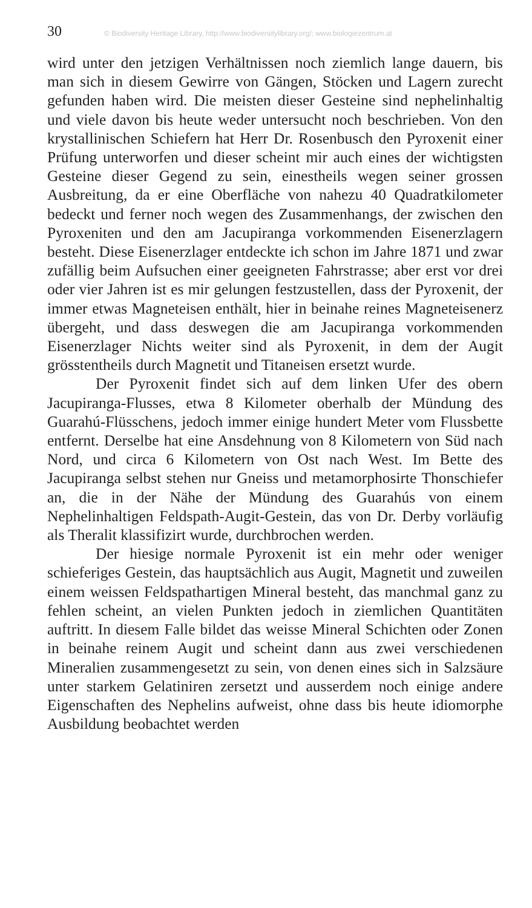30 © Biodiversity Heritage Library, http://www.biodiversitylibrary.org/; www.biologiezentrum.at
wird unter den jetzigen Verhältnissen noch ziemlich lange dauern, bis man sich in diesem Gewirre von Gängen, Stöcken und Lagern zurecht gefunden haben wird. Die meisten dieser Gesteine sind nephelinhaltig und viele davon bis heute weder untersucht noch beschrieben. Von den krystallinischen Schiefern hat Herr Dr. Rosenbusch den Pyroxenit einer Prüfung unterworfen und dieser scheint mir auch eines der wichtigsten Gesteine dieser Gegend zu sein, einestheils wegen seiner grossen Ausbreitung, da er eine Oberfläche von nahezu 40 Quadratkilometer bedeckt und ferner noch wegen des Zusammenhangs, der zwischen den Pyroxeniten und den am Jacupiranga vorkommenden Eisenerzlagern besteht. Diese Eisenerzlager entdeckte ich schon im Jahre 1871 und zwar zufällig beim Aufsuchen einer geeigneten Fahrstrasse; aber erst vor drei oder vier Jahren ist es mir gelungen festzustellen, dass der Pyroxenit, der immer etwas Magneteisen enthält, hier in beinahe reines Magneteisenerz übergeht, und dass deswegen die am Jacupiranga vorkommenden Eisenerzlager Nichts weiter sind als Pyroxenit, in dem der Augit grösstentheils durch Magnetit und Titaneisen ersetzt wurde.
Der Pyroxenit findet sich auf dem linken Ufer des obern Jacupiranga-Flusses, etwa 8 Kilometer oberhalb der Mündung des Guarahú-Flüsschens, jedoch immer einige hundert Meter vom Flussbette entfernt. Derselbe hat eine Ansdehnung von 8 Kilometern von Süd nach Nord, und circa 6 Kilometern von Ost nach West. Im Bette des Jacupiranga selbst stehen nur Gneiss und metamorphosirte Thonschiefer an, die in der Nähe der Mündung des Guarahús von einem Nephelinhaltigen Feldspath-Augit-Gestein, das von Dr. Derby vorläufig als Theralit klassifizirt wurde, durchbrochen werden.
Der hiesige normale Pyroxenit ist ein mehr oder weniger schieferiges Gestein, das hauptsächlich aus Augit, Magnetit und zuweilen einem weissen Feldspathartigen Mineral besteht, das manchmal ganz zu fehlen scheint, an vielen Punkten jedoch in ziemlichen Quantitäten auftritt. In diesem Falle bildet das weisse Mineral Schichten oder Zonen in beinahe reinem Augit und scheint dann aus zwei verschiedenen Mineralien zusammengesetzt zu sein, von denen eines sich in Salzsäure unter starkem Gelatiniren zersetzt und ausserdem noch einige andere Eigenschaften des Nephelins aufweist, ohne dass bis heute idiomorphe Ausbildung beobachtet werden